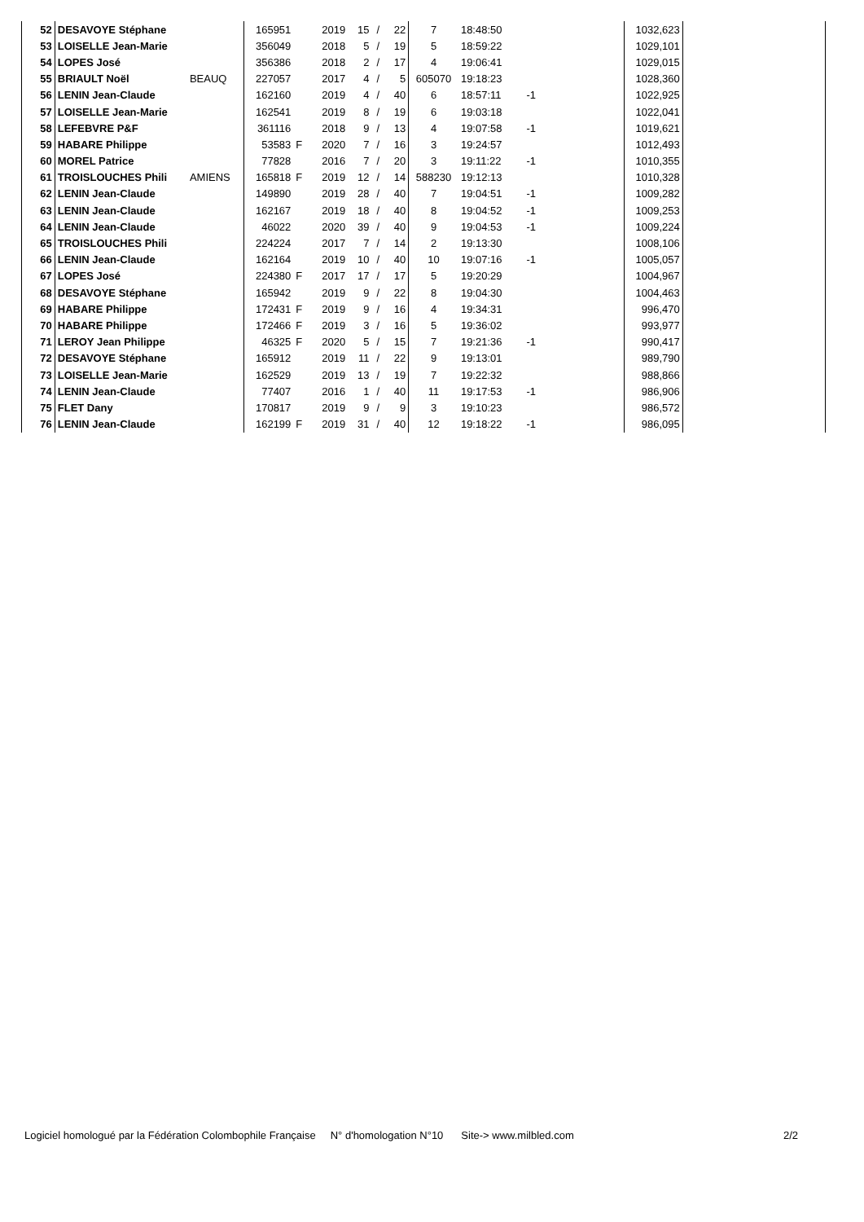| 52 | DESAVOYE Stéphane | | 165951 | | 2019 | 15 | / | 22 | 7 | 18:48:50 | | | 1032,623 | | |
| 53 | LOISELLE Jean-Marie | | 356049 | | 2018 | 5 | / | 19 | 5 | 18:59:22 | | | 1029,101 | | |
| 54 | LOPES José | | 356386 | | 2018 | 2 | / | 17 | 4 | 19:06:41 | | | 1029,015 | | |
| 55 | BRIAULT Noël | BEAUQ | 227057 | | 2017 | 4 | / | 5 | 605070 | 19:18:23 | | | 1028,360 | | |
| 56 | LENIN Jean-Claude | | 162160 | | 2019 | 4 | / | 40 | 6 | 18:57:11 | -1 | | 1022,925 | | |
| 57 | LOISELLE Jean-Marie | | 162541 | | 2019 | 8 | / | 19 | 6 | 19:03:18 | | | 1022,041 | | |
| 58 | LEFEBVRE P&F | | 361116 | | 2018 | 9 | / | 13 | 4 | 19:07:58 | -1 | | 1019,621 | | |
| 59 | HABARE Philippe | | 53583 | F | 2020 | 7 | / | 16 | 3 | 19:24:57 | | | 1012,493 | | |
| 60 | MOREL Patrice | | 77828 | | 2016 | 7 | / | 20 | 3 | 19:11:22 | -1 | | 1010,355 | | |
| 61 | TROISLOUCHES Phili | AMIENS | 165818 | F | 2019 | 12 | / | 14 | 588230 | 19:12:13 | | | 1010,328 | | |
| 62 | LENIN Jean-Claude | | 149890 | | 2019 | 28 | / | 40 | 7 | 19:04:51 | -1 | | 1009,282 | | |
| 63 | LENIN Jean-Claude | | 162167 | | 2019 | 18 | / | 40 | 8 | 19:04:52 | -1 | | 1009,253 | | |
| 64 | LENIN Jean-Claude | | 46022 | | 2020 | 39 | / | 40 | 9 | 19:04:53 | -1 | | 1009,224 | | |
| 65 | TROISLOUCHES Phili | | 224224 | | 2017 | 7 | / | 14 | 2 | 19:13:30 | | | 1008,106 | | |
| 66 | LENIN Jean-Claude | | 162164 | | 2019 | 10 | / | 40 | 10 | 19:07:16 | -1 | | 1005,057 | | |
| 67 | LOPES José | | 224380 | F | 2017 | 17 | / | 17 | 5 | 19:20:29 | | | 1004,967 | | |
| 68 | DESAVOYE Stéphane | | 165942 | | 2019 | 9 | / | 22 | 8 | 19:04:30 | | | 1004,463 | | |
| 69 | HABARE Philippe | | 172431 | F | 2019 | 9 | / | 16 | 4 | 19:34:31 | | | 996,470 | | |
| 70 | HABARE Philippe | | 172466 | F | 2019 | 3 | / | 16 | 5 | 19:36:02 | | | 993,977 | | |
| 71 | LEROY Jean Philippe | | 46325 | F | 2020 | 5 | / | 15 | 7 | 19:21:36 | -1 | | 990,417 | | |
| 72 | DESAVOYE Stéphane | | 165912 | | 2019 | 11 | / | 22 | 9 | 19:13:01 | | | 989,790 | | |
| 73 | LOISELLE Jean-Marie | | 162529 | | 2019 | 13 | / | 19 | 7 | 19:22:32 | | | 988,866 | | |
| 74 | LENIN Jean-Claude | | 77407 | | 2016 | 1 | / | 40 | 11 | 19:17:53 | -1 | | 986,906 | | |
| 75 | FLET Dany | | 170817 | | 2019 | 9 | / | 9 | 3 | 19:10:23 | | | 986,572 | | |
| 76 | LENIN Jean-Claude | | 162199 | F | 2019 | 31 | / | 40 | 12 | 19:18:22 | -1 | | 986,095 | | |
Logiciel homologué par la Fédération Colombophile Française N° d'homologation N°10 Site-> www.milbled.com 2/2